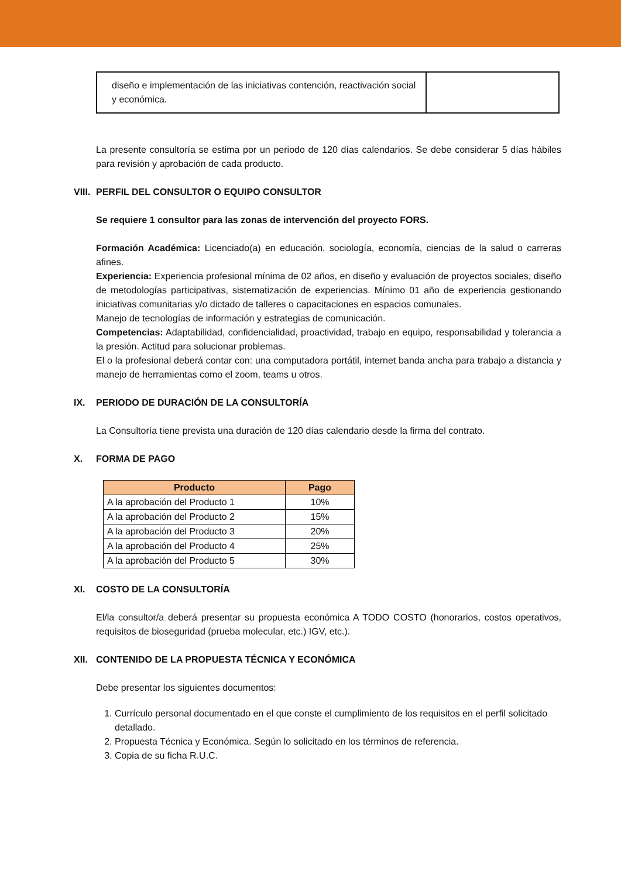| diseño e implementación de las iniciativas contención, reactivación social y económica. | |
La presente consultoría se estima por un periodo de 120 días calendarios. Se debe considerar 5 días hábiles para revisión y aprobación de cada producto.
VIII. PERFIL DEL CONSULTOR O EQUIPO CONSULTOR
Se requiere 1 consultor para las zonas de intervención del proyecto FORS.
Formación Académica: Licenciado(a) en educación, sociología, economía, ciencias de la salud o carreras afines.
Experiencia: Experiencia profesional mínima de 02 años, en diseño y evaluación de proyectos sociales, diseño de metodologías participativas, sistematización de experiencias. Mínimo 01 año de experiencia gestionando iniciativas comunitarias y/o dictado de talleres o capacitaciones en espacios comunales.
Manejo de tecnologías de información y estrategias de comunicación.
Competencias: Adaptabilidad, confidencialidad, proactividad, trabajo en equipo, responsabilidad y tolerancia a la presión. Actitud para solucionar problemas.
El o la profesional deberá contar con: una computadora portátil, internet banda ancha para trabajo a distancia y manejo de herramientas como el zoom, teams u otros.
IX. PERIODO DE DURACIÓN DE LA CONSULTORÍA
La Consultoría tiene prevista una duración de 120 días calendario desde la firma del contrato.
X. FORMA DE PAGO
| Producto | Pago |
| --- | --- |
| A la aprobación del Producto 1 | 10% |
| A la aprobación del Producto 2 | 15% |
| A la aprobación del Producto 3 | 20% |
| A la aprobación del Producto 4 | 25% |
| A la aprobación del Producto 5 | 30% |
XI. COSTO DE LA CONSULTORÍA
El/la consultor/a deberá presentar su propuesta económica A TODO COSTO (honorarios, costos operativos, requisitos de bioseguridad (prueba molecular, etc.) IGV, etc.).
XII. CONTENIDO DE LA PROPUESTA TÉCNICA Y ECONÓMICA
Debe presentar los siguientes documentos:
1. Currículo personal documentado en el que conste el cumplimiento de los requisitos en el perfil solicitado detallado.
2. Propuesta Técnica y Económica. Según lo solicitado en los términos de referencia.
3. Copia de su ficha R.U.C.